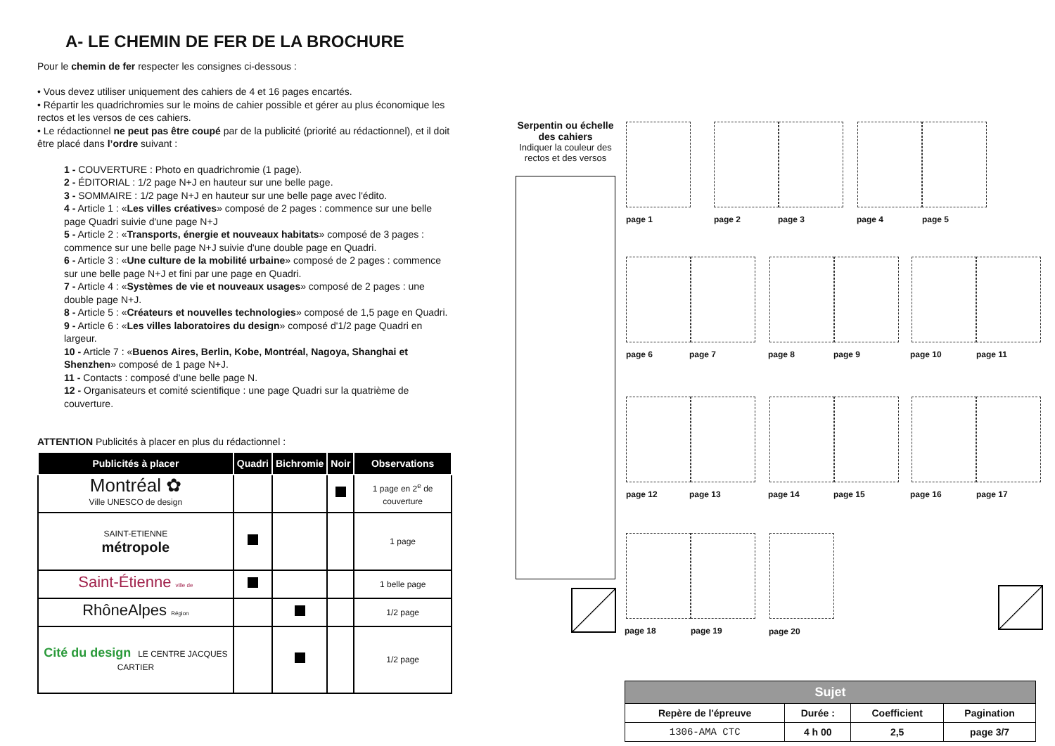A- LE CHEMIN DE FER DE LA BROCHURE
Pour le chemin de fer respecter les consignes ci-dessous :
• Vous devez utiliser uniquement des cahiers de 4 et 16 pages encartés.
• Répartir les quadrichromies sur le moins de cahier possible et gérer au plus économique les rectos et les versos de ces cahiers.
• Le rédactionnel ne peut pas être coupé par de la publicité (priorité au rédactionnel), et il doit être placé dans l’ordre suivant :
1 - COUVERTURE : Photo en quadrichromie (1 page).
2 - ÉDITORIAL : 1/2 page N+J en hauteur sur une belle page.
3 - SOMMAIRE : 1/2 page N+J en hauteur sur une belle page avec l'édito.
4 - Article 1 : «Les villes créatives» composé de 2 pages : commence sur une belle page Quadri suivie d'une page N+J
5 - Article 2 : «Transports, énergie et nouveaux habitats» composé de 3 pages : commence sur une belle page N+J suivie d'une double page en Quadri.
6 - Article 3 : «Une culture de la mobilité urbaine» composé de 2 pages : commence sur une belle page N+J et fini par une page en Quadri.
7 - Article 4 : «Systèmes de vie et nouveaux usages» composé de 2 pages : une double page N+J.
8 - Article 5 : «Créateurs et nouvelles technologies» composé de 1,5 page en Quadri.
9 - Article 6 : «Les villes laboratoires du design» composé d'1/2 page Quadri en largeur.
10 - Article 7 : «Buenos Aires, Berlin, Kobe, Montréal, Nagoya, Shanghai et Shenzhen» composé de 1 page N+J.
11 - Contacts : composé d'une belle page N.
12 - Organisateurs et comité scientifique : une page Quadri sur la quatrième de couverture.
ATTENTION Publicités à placer en plus du rédactionnel :
| Publicités à placer | Quadri | Bichromie | Noir | Observations |
| --- | --- | --- | --- | --- |
| Montréal ✿ Ville UNESCO de design | | | | 1 page en 2<sup>e</sup> de couverture |
| SAINT-ETIENNE métropole | | | | 1 page |
| Saint-Étienne ville de | | | | 1 belle page |
| RhôneAlpes Région | | | | 1/2 page |
| Cité du design LE CENTRE JACQUES CARTIER | | | | 1/2 page |
Serpentin ou échelle des cahiers
Indiquer la couleur des rectos et des versos
page 1 page 2 page 3 page 4 page 5
page 6 page 7 page 8 page 9 page 10 page 11
page 12 page 13 page 14 page 15 page 16 page 17
page 18 page 19 page 20
| Sujet | | | |
| --- | --- | --- | --- |
| Repère de l'épreuve | Durée : | Coefficient | Pagination |
| 1306-AMA CTC | 4 h 00 | 2,5 | page 3/7 |